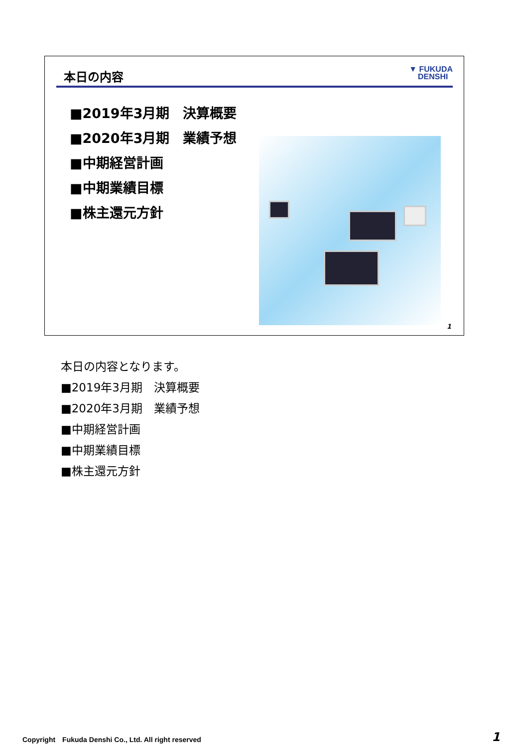本日の内容
▼ FUKUDA
DENSHI
■2019年3月期　決算概要
■2020年3月期　業績予想
■中期経営計画
■中期業績目標
■株主還元方針
1
本日の内容となります。
■2019年3月期　決算概要
■2020年3月期　業績予想
■中期経営計画
■中期業績目標
■株主還元方針
Copyright　Fukuda Denshi Co., Ltd. All right reserved
1